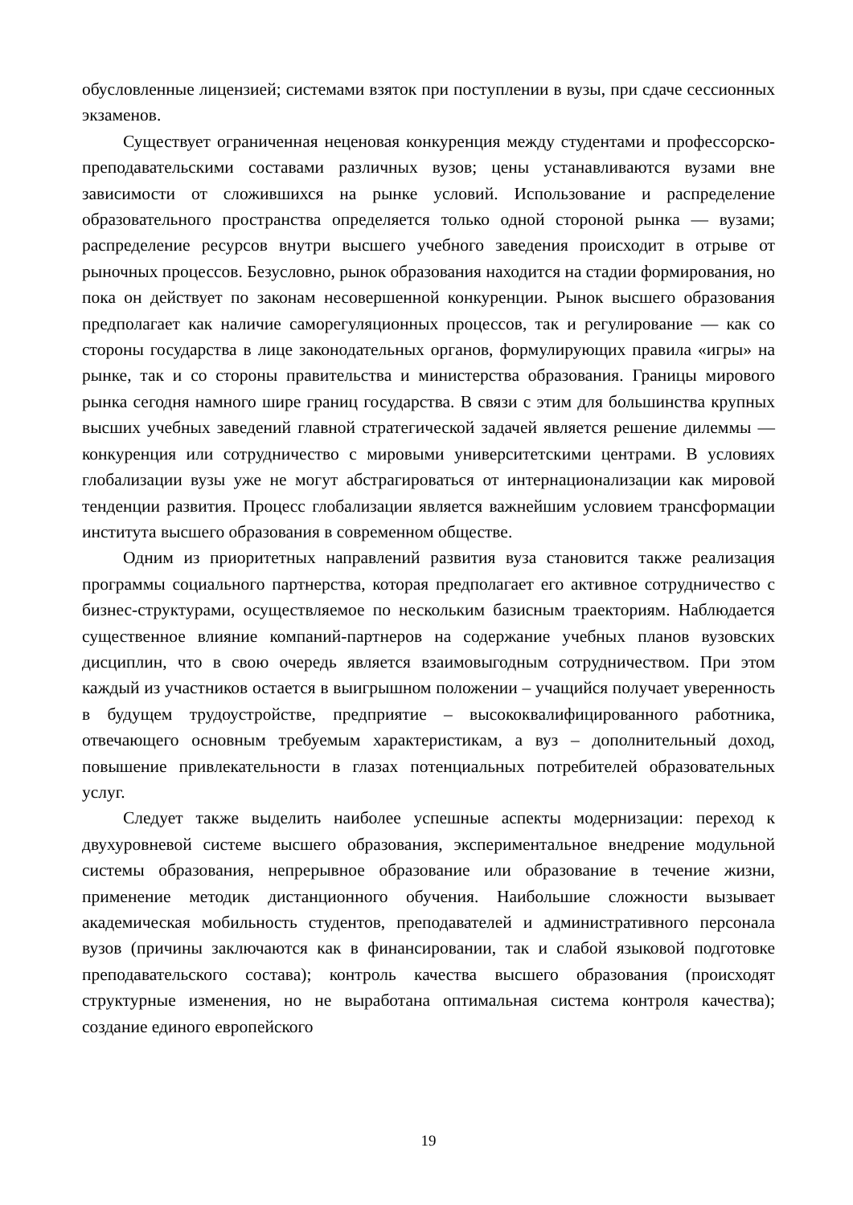обусловленные лицензией; системами взяток при поступлении в вузы, при сдаче сессионных экзаменов.
Существует ограниченная неценовая конкуренция между студентами и профессорско-преподавательскими составами различных вузов; цены устанавливаются вузами вне зависимости от сложившихся на рынке условий. Использование и распределение образовательного пространства определяется только одной стороной рынка — вузами; распределение ресурсов внутри высшего учебного заведения происходит в отрыве от рыночных процессов. Безусловно, рынок образования находится на стадии формирования, но пока он действует по законам несовершенной конкуренции. Рынок высшего образования предполагает как наличие саморегуляционных процессов, так и регулирование — как со стороны государства в лице законодательных органов, формулирующих правила «игры» на рынке, так и со стороны правительства и министерства образования. Границы мирового рынка сегодня намного шире границ государства. В связи с этим для большинства крупных высших учебных заведений главной стратегической задачей является решение дилеммы — конкуренция или сотрудничество с мировыми университетскими центрами. В условиях глобализации вузы уже не могут абстрагироваться от интернационализации как мировой тенденции развития. Процесс глобализации является важнейшим условием трансформации института высшего образования в современном обществе.
Одним из приоритетных направлений развития вуза становится также реализация программы социального партнерства, которая предполагает его активное сотрудничество с бизнес-структурами, осуществляемое по нескольким базисным траекториям. Наблюдается существенное влияние компаний-партнеров на содержание учебных планов вузовских дисциплин, что в свою очередь является взаимовыгодным сотрудничеством. При этом каждый из участников остается в выигрышном положении – учащийся получает уверенность в будущем трудоустройстве, предприятие – высококвалифицированного работника, отвечающего основным требуемым характеристикам, а вуз – дополнительный доход, повышение привлекательности в глазах потенциальных потребителей образовательных услуг.
Следует также выделить наиболее успешные аспекты модернизации: переход к двухуровневой системе высшего образования, экспериментальное внедрение модульной системы образования, непрерывное образование или образование в течение жизни, применение методик дистанционного обучения. Наибольшие сложности вызывает академическая мобильность студентов, преподавателей и административного персонала вузов (причины заключаются как в финансировании, так и слабой языковой подготовке преподавательского состава); контроль качества высшего образования (происходят структурные изменения, но не выработана оптимальная система контроля качества); создание единого европейского
19